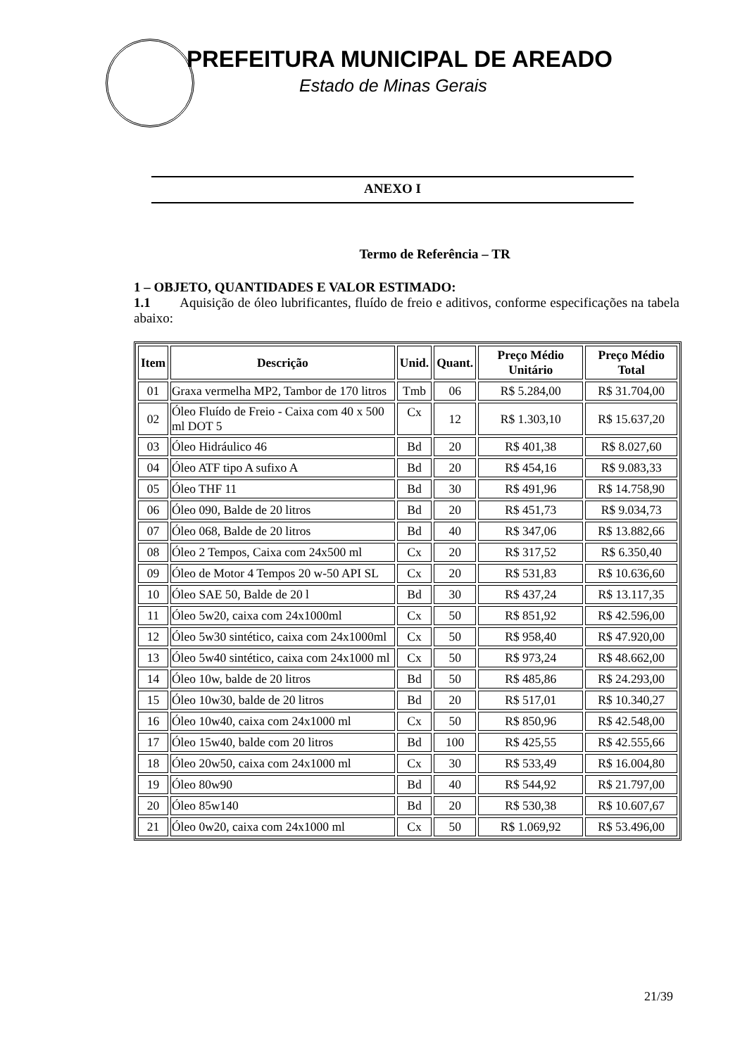PREFEITURA MUNICIPAL DE AREADO
Estado de Minas Gerais
ANEXO I
Termo de Referência – TR
1 – OBJETO, QUANTIDADES E VALOR ESTIMADO:
1.1 Aquisição de óleo lubrificantes, fluído de freio e aditivos, conforme especificações na tabela abaixo:
| Item | Descrição | Unid. | Quant. | Preço Médio Unitário | Preço Médio Total |
| --- | --- | --- | --- | --- | --- |
| 01 | Graxa vermelha MP2, Tambor de 170 litros | Tmb | 06 | R$ 5.284,00 | R$ 31.704,00 |
| 02 | Óleo Fluído de Freio - Caixa com 40 x 500 ml DOT 5 | Cx | 12 | R$ 1.303,10 | R$ 15.637,20 |
| 03 | Óleo Hidráulico 46 | Bd | 20 | R$ 401,38 | R$ 8.027,60 |
| 04 | Óleo ATF tipo A sufixo A | Bd | 20 | R$ 454,16 | R$ 9.083,33 |
| 05 | Óleo THF 11 | Bd | 30 | R$ 491,96 | R$ 14.758,90 |
| 06 | Óleo 090, Balde de 20 litros | Bd | 20 | R$ 451,73 | R$ 9.034,73 |
| 07 | Óleo 068, Balde de 20 litros | Bd | 40 | R$ 347,06 | R$ 13.882,66 |
| 08 | Óleo 2 Tempos, Caixa com 24x500 ml | Cx | 20 | R$ 317,52 | R$ 6.350,40 |
| 09 | Óleo de Motor 4 Tempos 20 w-50 API SL | Cx | 20 | R$ 531,83 | R$ 10.636,60 |
| 10 | Óleo SAE 50, Balde de 20 l | Bd | 30 | R$ 437,24 | R$ 13.117,35 |
| 11 | Óleo 5w20, caixa com 24x1000ml | Cx | 50 | R$ 851,92 | R$ 42.596,00 |
| 12 | Óleo 5w30 sintético, caixa com 24x1000ml | Cx | 50 | R$ 958,40 | R$ 47.920,00 |
| 13 | Óleo 5w40 sintético, caixa com 24x1000 ml | Cx | 50 | R$ 973,24 | R$ 48.662,00 |
| 14 | Óleo 10w, balde de 20 litros | Bd | 50 | R$ 485,86 | R$ 24.293,00 |
| 15 | Óleo 10w30, balde de 20 litros | Bd | 20 | R$ 517,01 | R$ 10.340,27 |
| 16 | Óleo 10w40, caixa com 24x1000 ml | Cx | 50 | R$ 850,96 | R$ 42.548,00 |
| 17 | Óleo 15w40, balde com 20 litros | Bd | 100 | R$ 425,55 | R$ 42.555,66 |
| 18 | Óleo 20w50, caixa com 24x1000 ml | Cx | 30 | R$ 533,49 | R$ 16.004,80 |
| 19 | Óleo 80w90 | Bd | 40 | R$ 544,92 | R$ 21.797,00 |
| 20 | Óleo 85w140 | Bd | 20 | R$ 530,38 | R$ 10.607,67 |
| 21 | Óleo 0w20, caixa com 24x1000 ml | Cx | 50 | R$ 1.069,92 | R$ 53.496,00 |
21/39